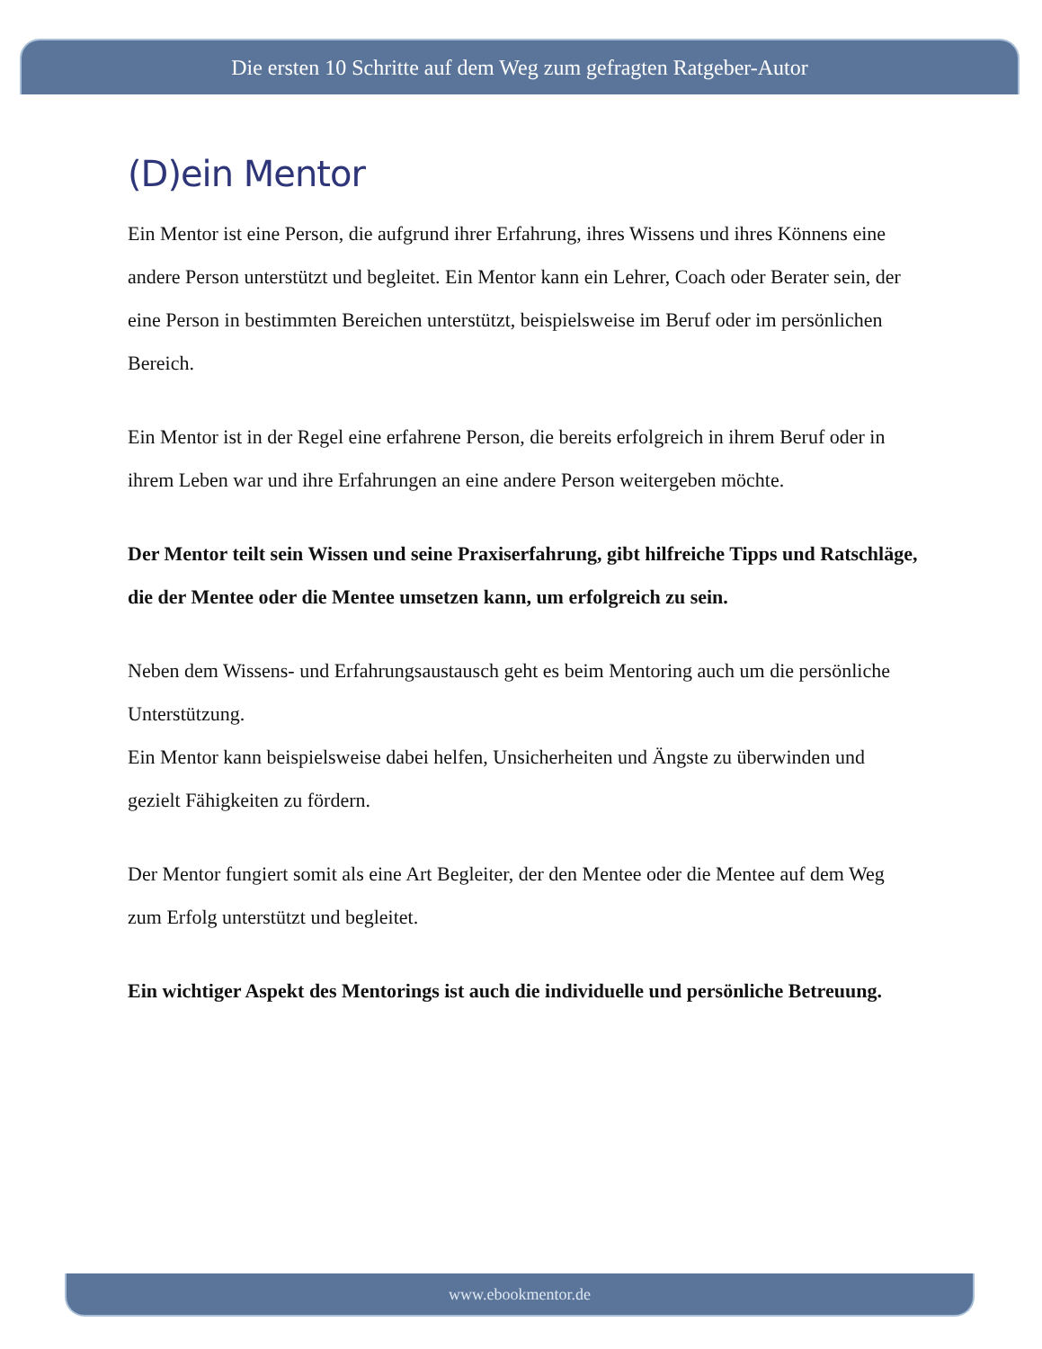Die ersten 10 Schritte auf dem Weg zum gefragten Ratgeber-Autor
(D)ein Mentor
Ein Mentor ist eine Person, die aufgrund ihrer Erfahrung, ihres Wissens und ihres Könnens eine andere Person unterstützt und begleitet. Ein Mentor kann ein Lehrer, Coach oder Berater sein, der eine Person in bestimmten Bereichen unterstützt, beispielsweise im Beruf oder im persönlichen Bereich.
Ein Mentor ist in der Regel eine erfahrene Person, die bereits erfolgreich in ihrem Beruf oder in ihrem Leben war und ihre Erfahrungen an eine andere Person weitergeben möchte.
Der Mentor teilt sein Wissen und seine Praxiserfahrung, gibt hilfreiche Tipps und Ratschläge, die der Mentee oder die Mentee umsetzen kann, um erfolgreich zu sein.
Neben dem Wissens- und Erfahrungsaustausch geht es beim Mentoring auch um die persönliche Unterstützung.
Ein Mentor kann beispielsweise dabei helfen, Unsicherheiten und Ängste zu überwinden und gezielt Fähigkeiten zu fördern.
Der Mentor fungiert somit als eine Art Begleiter, der den Mentee oder die Mentee auf dem Weg zum Erfolg unterstützt und begleitet.
Ein wichtiger Aspekt des Mentorings ist auch die individuelle und persönliche Betreuung.
www.ebookmentor.de